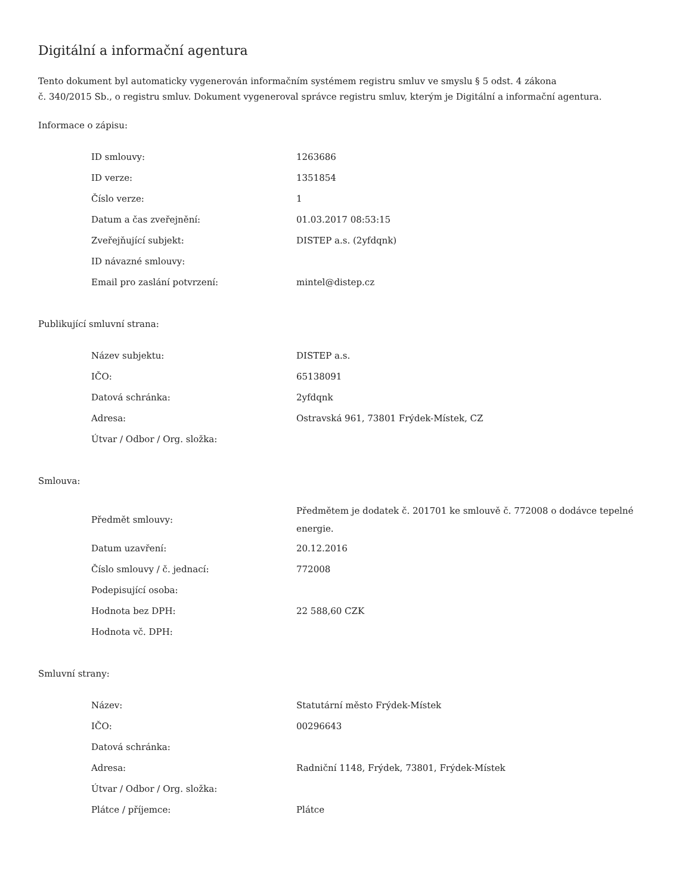Digitální a informační agentura
Tento dokument byl automaticky vygenerován informačním systémem registru smluv ve smyslu § 5 odst. 4 zákona
č. 340/2015 Sb., o registru smluv. Dokument vygeneroval správce registru smluv, kterým je Digitální a informační agentura.
Informace o zápisu:
| ID smlouvy: | 1263686 |
| ID verze: | 1351854 |
| Číslo verze: | 1 |
| Datum a čas zveřejnění: | 01.03.2017 08:53:15 |
| Zveřejňující subjekt: | DISTEP a.s. (2yfdqnk) |
| ID návazné smlouvy: | |
| Email pro zaslání potvrzení: | mintel@distep.cz |
Publikující smluvní strana:
| Název subjektu: | DISTEP a.s. |
| IČO: | 65138091 |
| Datová schránka: | 2yfdqnk |
| Adresa: | Ostravská 961, 73801 Frýdek-Místek, CZ |
| Útvar / Odbor / Org. složka: | |
Smlouva:
| Předmět smlouvy: | Předmětem je dodatek č. 201701 ke smlouvě č. 772008 o dodávce tepelné energie. |
| Datum uzavření: | 20.12.2016 |
| Číslo smlouvy / č. jednací: | 772008 |
| Podepisující osoba: | |
| Hodnota bez DPH: | 22 588,60 CZK |
| Hodnota vč. DPH: | |
Smluvní strany:
| Název: | Statutární město Frýdek-Místek |
| IČO: | 00296643 |
| Datová schránka: | |
| Adresa: | Radniční 1148, Frýdek, 73801, Frýdek-Místek |
| Útvar / Odbor / Org. složka: | |
| Plátce / příjemce: | Plátce |